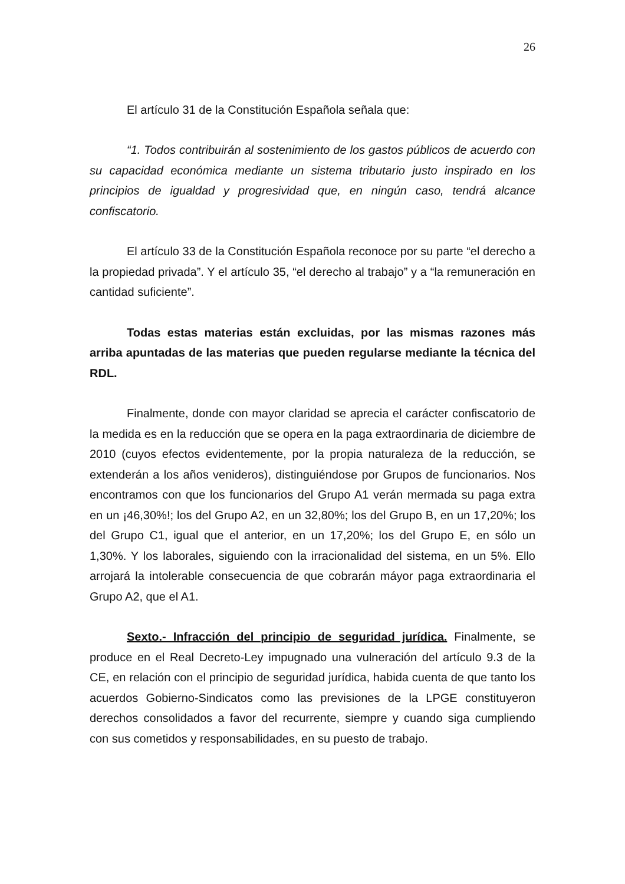26
El artículo 31 de la Constitución Española señala que:
“1. Todos contribuirán al sostenimiento de los gastos públicos de acuerdo con su capacidad económica mediante un sistema tributario justo inspirado en los principios de igualdad y progresividad que, en ningún caso, tendrá alcance confiscatorio.
El artículo 33 de la Constitución Española reconoce por su parte “el derecho a la propiedad privada”. Y el artículo 35, “el derecho al trabajo” y a “la remuneración en cantidad suficiente”.
Todas estas materias están excluidas, por las mismas razones más arriba apuntadas de las materias que pueden regularse mediante la técnica del RDL.
Finalmente, donde con mayor claridad se aprecia el carácter confiscatorio de la medida es en la reducción que se opera en la paga extraordinaria de diciembre de 2010 (cuyos efectos evidentemente, por la propia naturaleza de la reducción, se extenderán a los años venideros), distinguiéndose por Grupos de funcionarios. Nos encontramos con que los funcionarios del Grupo A1 verán mermada su paga extra en un ¡46,30%!; los del Grupo A2, en un 32,80%; los del Grupo B, en un 17,20%; los del Grupo C1, igual que el anterior, en un 17,20%; los del Grupo E, en sólo un 1,30%. Y los laborales, siguiendo con la irracionalidad del sistema, en un 5%. Ello arrojará la intolerable consecuencia de que cobrarán máyor paga extraordinaria el Grupo A2, que el A1.
Sexto.- Infracción del principio de seguridad jurídica. Finalmente, se produce en el Real Decreto-Ley impugnado una vulneración del artículo 9.3 de la CE, en relación con el principio de seguridad jurídica, habida cuenta de que tanto los acuerdos Gobierno-Sindicatos como las previsiones de la LPGE constituyeron derechos consolidados a favor del recurrente, siempre y cuando siga cumpliendo con sus cometidos y responsabilidades, en su puesto de trabajo.